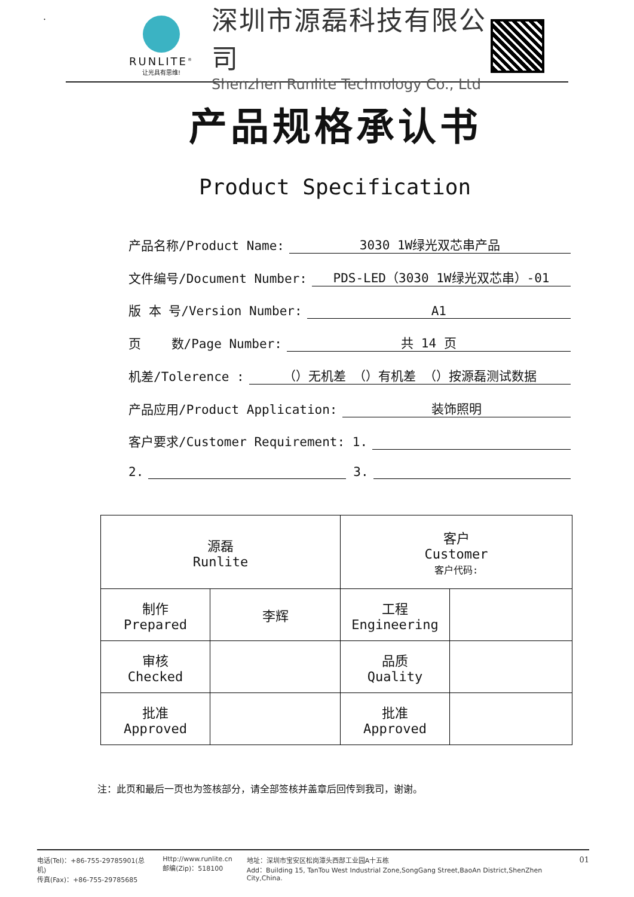.
RUNLITE<sup>®</sup>
让光具有思维!
深圳市源磊科技有限公司
Shenzhen Runlite Technology Co., Ltd
产品规格承认书
Product Specification
产品名称/Product Name: 3030 1W绿光双芯串产品
文件编号/Document Number: PDS-LED（3030 1W绿光双芯串）-01
版 本 号/Version Number: A1
页 数/Page Number: 共 14 页
机差/Tolerence : （）无机差 （）有机差 （）按源磊测试数据
产品应用/Product Application: 装饰照明
客户要求/Customer Requirement: 1.
2. 3.
| 源磊 Runlite | | 客户 Customer 客户代码: | |
| 制作 Prepared | 李辉 | 工程 Engineering | |
| 审核 Checked | | 品质 Quality | |
| 批准 Approved | | 批准 Approved | |
注：此页和最后一页也为签核部分，请全部签核并盖章后回传到我司，谢谢。
电话(Tel)：+86-755-29785901(总机)
传真(Fax)：+86-755-29785685
Http://www.runlite.cn
邮编(Zip)：518100
地址：深圳市宝安区松岗潭头西部工业园A十五栋
Add：Building 15, TanTou West Industrial Zone,SongGang Street,BaoAn District,ShenZhen City,China.
01